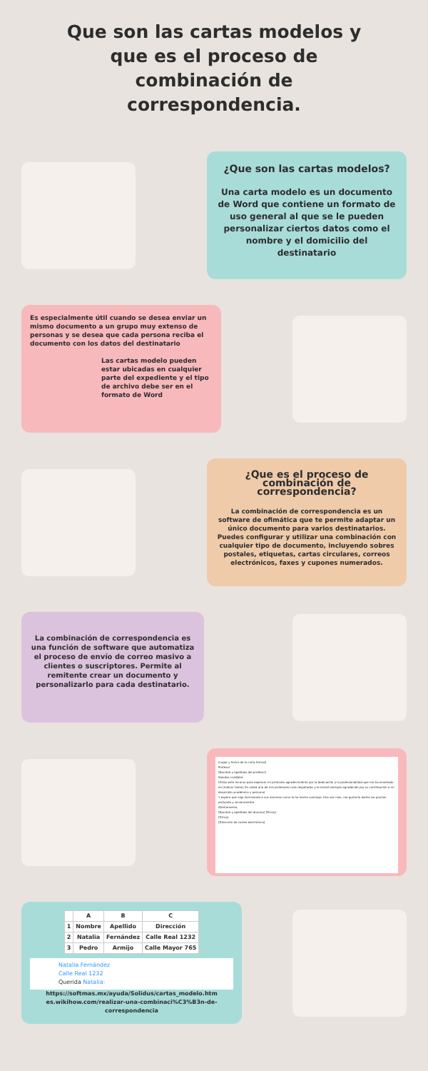Que son las cartas modelos y que es el proceso de combinación de correspondencia.
¿Que son las cartas modelos?
Una carta modelo es un documento de Word que contiene un formato de uso general al que se le pueden personalizar ciertos datos como el nombre y el domicilio del destinatario
Es especialmente útil cuando se desea enviar un mismo documento a un grupo muy extenso de personas y se desea que cada persona reciba el documento con los datos del destinatario
Las cartas modelo pueden estar ubicadas en cualquier parte del expediente y el tipo de archivo debe ser en el formato de Word
¿Que es el proceso de combinación de correspondencia?
La combinación de correspondencia es un software de ofimática que te permite adaptar un único documento para varios destinatarios. Puedes configurar y utilizar una combinación con cualquier tipo de documento, incluyendo sobres postales, etiquetas, cartas circulares, correos electrónicos, faxes y cupones numerados.
La combinación de correspondencia es una función de software que automatiza el proceso de envío de correo masivo a clientes o suscriptores. Permite al remitente crear un documento y personalizarlo para cada destinatario.
[Lugar y fecha de la carta formal]
Profesor
[Nombre y apellidos del profesor]
Saludos cordiales
Utilizo este recurso para expresar mi profundo agradecimiento por la dedicación y la profesionalidad que me ha enseñado en [indicar tarea]. Es usted uno de mis profesores más respetados y le estaré siempre agradecido por su contribución a mi desarrollo académico y personal.
Y espero que siga iluminando a sus alumnos como lo ha hecho conmigo. Una vez más, me gustaría darles las gracias profunda y sinceramente.
Atentamente,
[Nombre y apellidos del alumno] [Firma]
[Firma]
[Dirección de correo electrónico]
| | A | B | C |
| --- | --- | --- | --- |
| 1 | Nombre | Apellido | Dirección |
| 2 | Natalia | Fernández | Calle Real 1232 |
| 3 | Pedro | Armijo | Calle Mayor 765 |
Natalia Fernández
Calle Real 1232
Querida Natalia:
https://softmas.mx/ayuda/Solidus/cartas_modelo.htm
es.wikihow.com/realizar-una-combinaci%C3%B3n-de-correspondencia